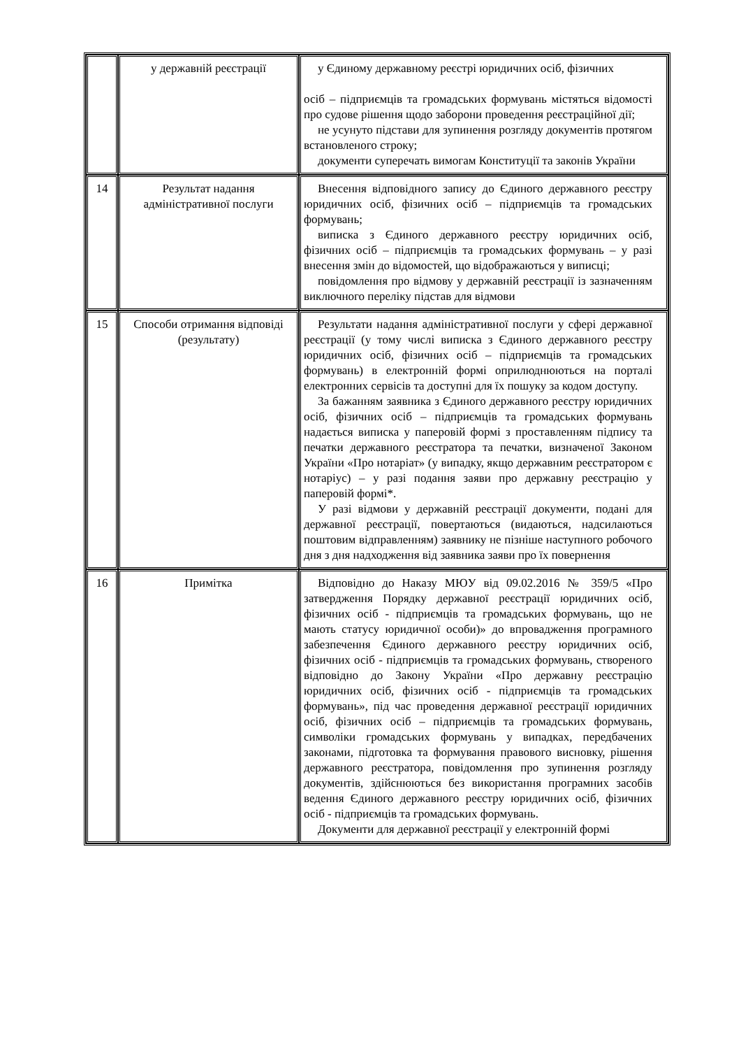| | у державній реєстрації | у Єдиному державному реєстрі юридичних осіб, фізичних осіб – підприємців та громадських формувань містяться відомості про судове рішення щодо заборони проведення реєстраційної дії; не усунуто підстави для зупинення розгляду документів протягом встановленого строку; документи суперечать вимогам Конституції та законів України |
| 14 | Результат надання адміністративної послуги | Внесення відповідного запису до Єдиного державного реєстру юридичних осіб, фізичних осіб – підприємців та громадських формувань; виписка з Єдиного державного реєстру юридичних осіб, фізичних осіб – підприємців та громадських формувань – у разі внесення змін до відомостей, що відображаються у виписці; повідомлення про відмову у державній реєстрації із зазначенням виключного переліку підстав для відмови |
| 15 | Способи отримання відповіді (результату) | Результати надання адміністративної послуги у сфері державної реєстрації (у тому числі виписка з Єдиного державного реєстру юридичних осіб, фізичних осіб – підприємців та громадських формувань) в електронній формі оприлюднюються на порталі електронних сервісів та доступні для їх пошуку за кодом доступу. За бажанням заявника з Єдиного державного реєстру юридичних осіб, фізичних осіб – підприємців та громадських формувань надається виписка у паперовій формі з проставленням підпису та печатки державного реєстратора та печатки, визначеної Законом України «Про нотаріат» (у випадку, якщо державним реєстратором є нотаріус) – у разі подання заяви про державну реєстрацію у паперовій формі*. У разі відмови у державній реєстрації документи, подані для державної реєстрації, повертаються (видаються, надсилаються поштовим відправленням) заявнику не пізніше наступного робочого дня з дня надходження від заявника заяви про їх повернення |
| 16 | Примітка | Відповідно до Наказу МЮУ від 09.02.2016 № 359/5 «Про затвердження Порядку державної реєстрації юридичних осіб, фізичних осіб - підприємців та громадських формувань, що не мають статусу юридичної особи)» до впровадження програмного забезпечення Єдиного державного реєстру юридичних осіб, фізичних осіб - підприємців та громадських формувань, створеного відповідно до Закону України «Про державну реєстрацію юридичних осіб, фізичних осіб - підприємців та громадських формувань», під час проведення державної реєстрації юридичних осіб, фізичних осіб – підприємців та громадських формувань, символіки громадських формувань у випадках, передбачених законами, підготовка та формування правового висновку, рішення державного реєстратора, повідомлення про зупинення розгляду документів, здійснюються без використання програмних засобів ведення Єдиного державного реєстру юридичних осіб, фізичних осіб - підприємців та громадських формувань. Документи для державної реєстрації у електронній формі |